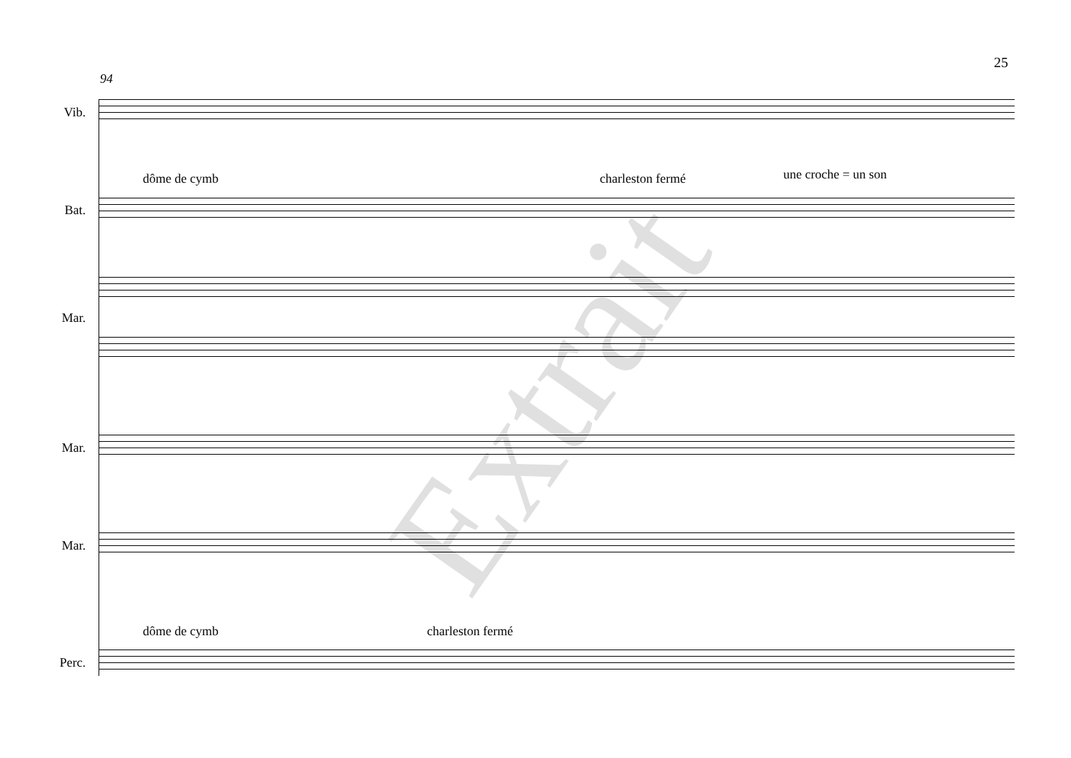25
94
Vib.
dôme de cymb charleston fermé une croche = un son
Bat.
Mar.
Mar.
Mar.
dôme de cymb charleston fermé
Perc.
Extrait